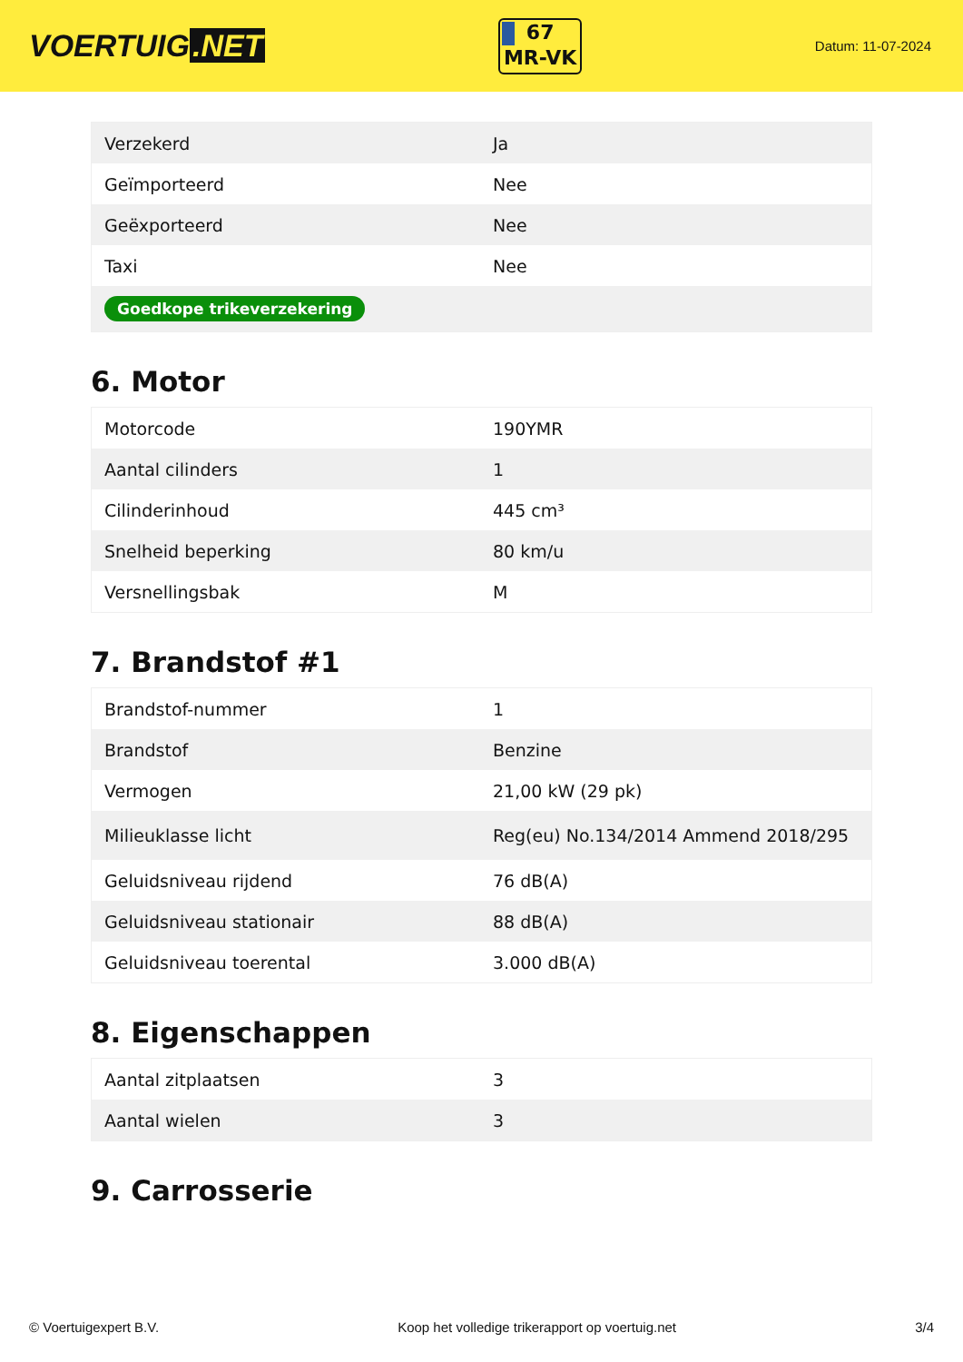VOERTUIG.NET
67
MR-VK
Datum: 11-07-2024
| Verzekerd | Ja |
| Geïmporteerd | Nee |
| Geëxporteerd | Nee |
| Taxi | Nee |
| Goedkope trikeverzekering | |
6. Motor
| Motorcode | 190YMR |
| Aantal cilinders | 1 |
| Cilinderinhoud | 445 cm³ |
| Snelheid beperking | 80 km/u |
| Versnellingsbak | M |
7. Brandstof #1
| Brandstof-nummer | 1 |
| Brandstof | Benzine |
| Vermogen | 21,00 kW (29 pk) |
| Milieuklasse licht | Reg(eu) No.134/2014 Ammend 2018/295 |
| Geluidsniveau rijdend | 76 dB(A) |
| Geluidsniveau stationair | 88 dB(A) |
| Geluidsniveau toerental | 3.000 dB(A) |
8. Eigenschappen
| Aantal zitplaatsen | 3 |
| Aantal wielen | 3 |
9. Carrosserie
© Voertuigexpert B.V. Koop het volledige trikerapport op voertuig.net 3/4